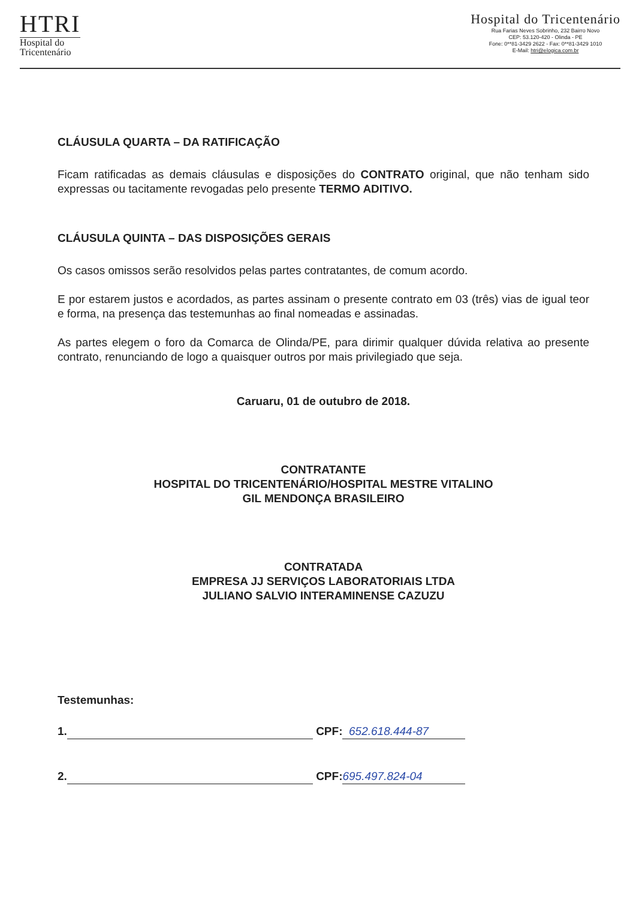HTRI
Hospital do
Tricentenário
Hospital do Tricentenário
Rua Farias Neves Sobrinho, 232 Bairro Novo
CEP: 53.120-420 - Olinda - PE
Fone: 0**81-3429 2622 - Fax: 0**81-3429 1010
E-Mail: htri@elogica.com.br
CLÁUSULA QUARTA – DA RATIFICAÇÃO
Ficam ratificadas as demais cláusulas e disposições do CONTRATO original, que não tenham sido expressas ou tacitamente revogadas pelo presente TERMO ADITIVO.
CLÁUSULA QUINTA – DAS DISPOSIÇÕES GERAIS
Os casos omissos serão resolvidos pelas partes contratantes, de comum acordo.
E por estarem justos e acordados, as partes assinam o presente contrato em 03 (três) vias de igual teor e forma, na presença das testemunhas ao final nomeadas e assinadas.
As partes elegem o foro da Comarca de Olinda/PE, para dirimir qualquer dúvida relativa ao presente contrato, renunciando de logo a quaisquer outros por mais privilegiado que seja.
Caruaru, 01 de outubro de 2018.
CONTRATANTE
HOSPITAL DO TRICENTENÁRIO/HOSPITAL MESTRE VITALINO
GIL MENDONÇA BRASILEIRO
CONTRATADA
EMPRESA JJ SERVIÇOS LABORATORIAIS LTDA
JULIANO SALVIO INTERAMINENSE CAZUZU
Testemunhas:
1. CPF: 652.618.444-87
2. CPF: 695.497.824-04